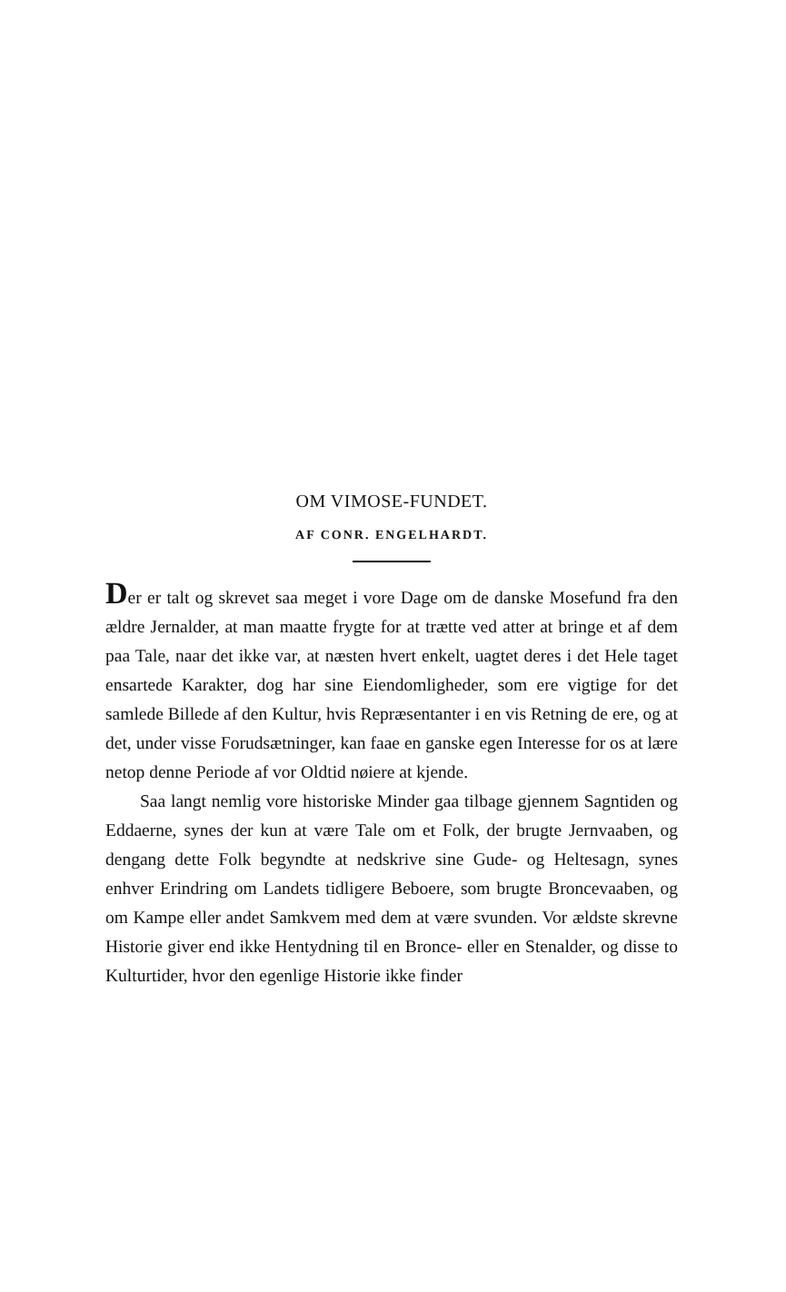OM VIMOSE-FUNDET.
AF CONR. ENGELHARDT.
Der er talt og skrevet saa meget i vore Dage om de danske Mosefund fra den ældre Jernalder, at man maatte frygte for at trætte ved atter at bringe et af dem paa Tale, naar det ikke var, at næsten hvert enkelt, uagtet deres i det Hele taget ensartede Karakter, dog har sine Eiendomligheder, som ere vigtige for det samlede Billede af den Kultur, hvis Repræsentanter i en vis Retning de ere, og at det, under visse Forudsætninger, kan faae en ganske egen Interesse for os at lære netop denne Periode af vor Oldtid nøiere at kjende.
Saa langt nemlig vore historiske Minder gaa tilbage gjennem Sagntiden og Eddaerne, synes der kun at være Tale om et Folk, der brugte Jernvaaben, og dengang dette Folk begyndte at nedskrive sine Gude- og Heltesagn, synes enhver Erindring om Landets tidligere Beboere, som brugte Broncevaaben, og om Kampe eller andet Samkvem med dem at være svunden. Vor ældste skrevne Historie giver end ikke Hentydning til en Bronce- eller en Stenalder, og disse to Kulturtider, hvor den egenlige Historie ikke finder